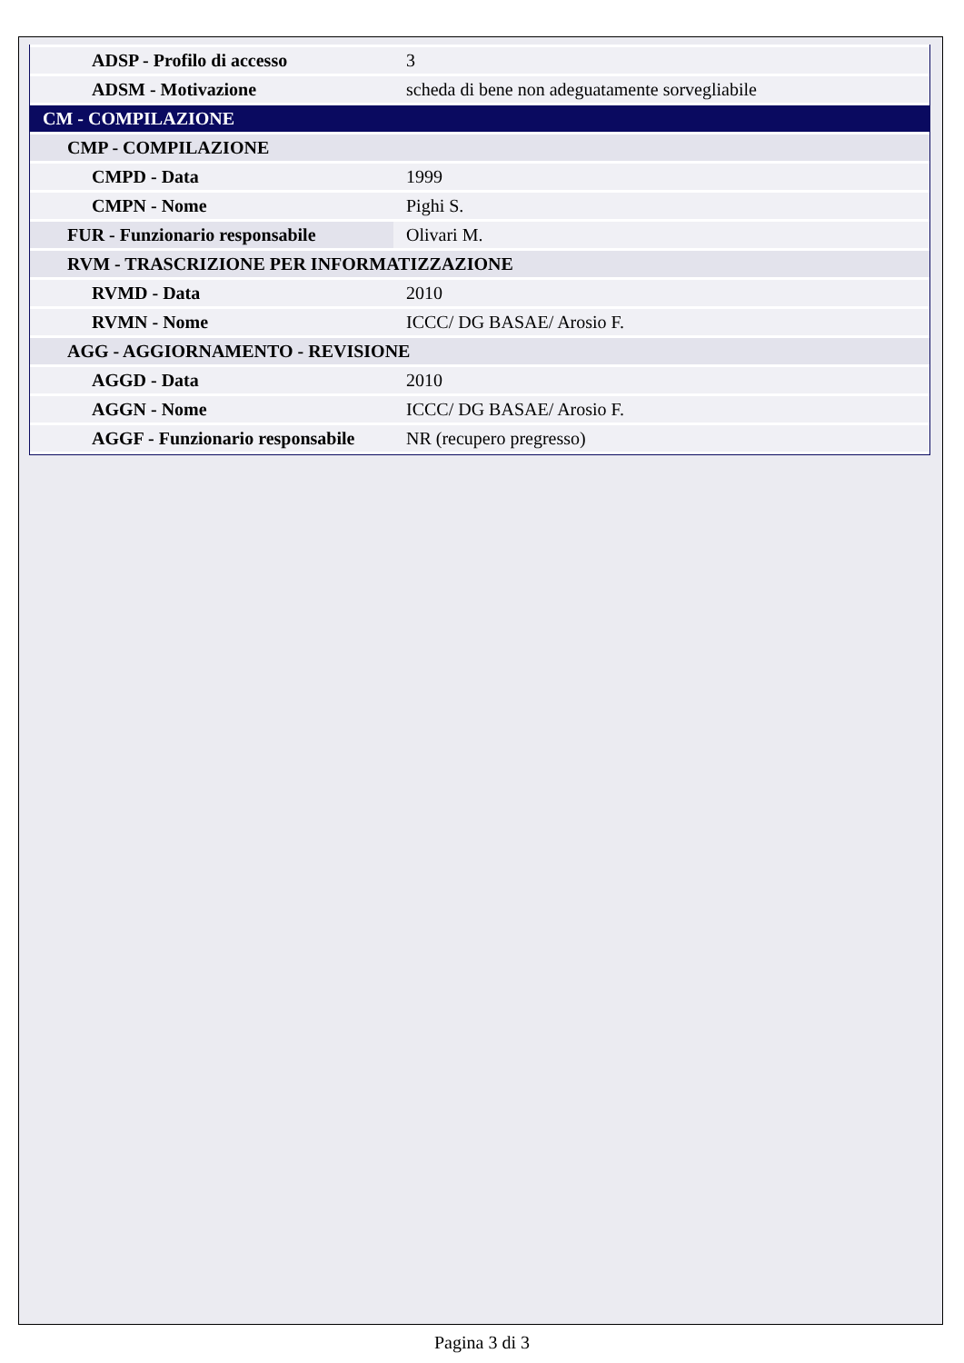| ADSP - Profilo di accesso | 3 |
| ADSM - Motivazione | scheda di bene non adeguatamente sorvegliabile |
| CM - COMPILAZIONE | |
| CMP - COMPILAZIONE | |
| CMPD - Data | 1999 |
| CMPN - Nome | Pighi S. |
| FUR - Funzionario responsabile | Olivari M. |
| RVM - TRASCRIZIONE PER INFORMATIZZAZIONE | |
| RVMD - Data | 2010 |
| RVMN - Nome | ICCC/ DG BASAE/ Arosio F. |
| AGG - AGGIORNAMENTO - REVISIONE | |
| AGGD - Data | 2010 |
| AGGN - Nome | ICCC/ DG BASAE/ Arosio F. |
| AGGF - Funzionario responsabile | NR (recupero pregresso) |
Pagina 3 di 3